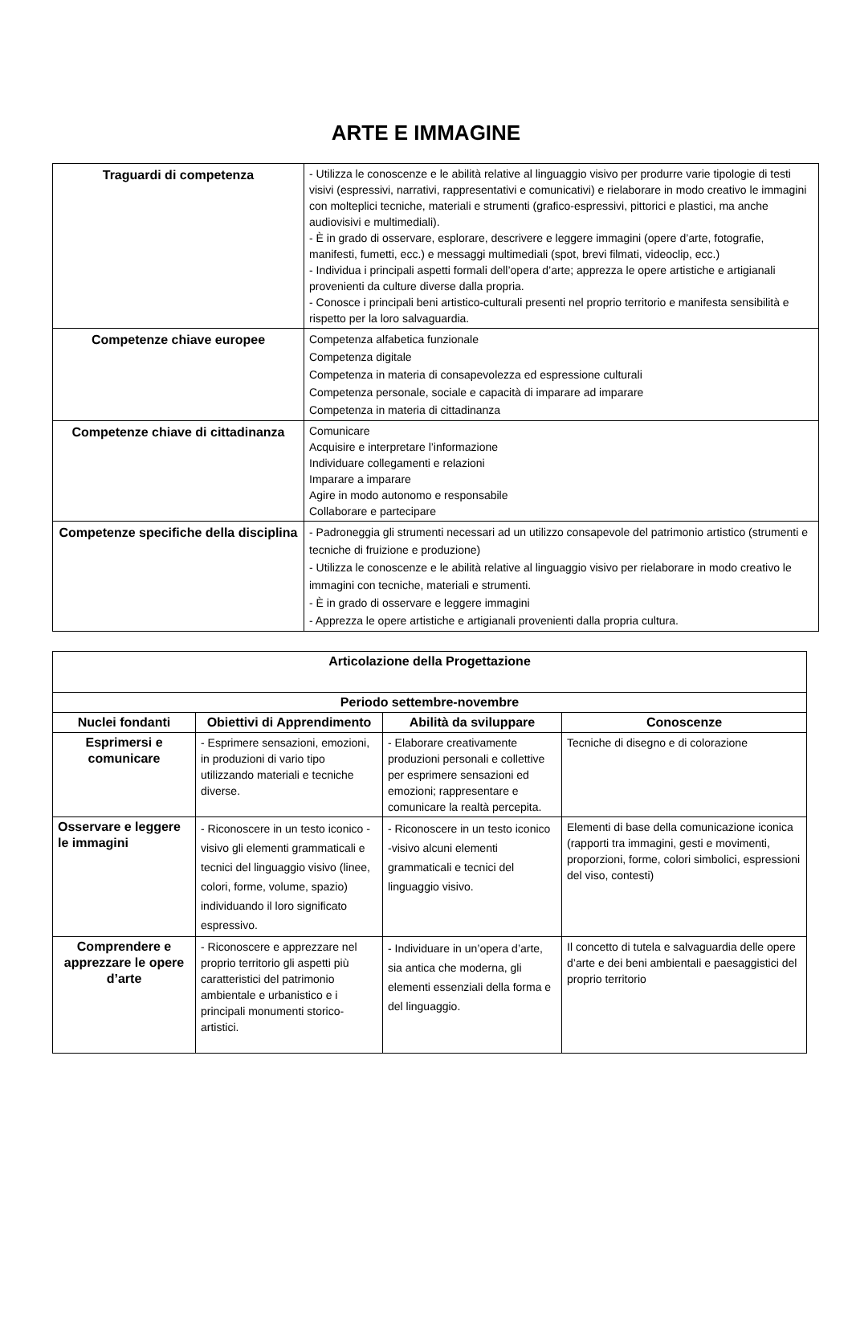ARTE E IMMAGINE
| Traguardi di competenza | - Utilizza le conoscenze e le abilità relative al linguaggio visivo per produrre varie tipologie di testi visivi (espressivi, narrativi, rappresentativi e comunicativi) e rielaborare in modo creativo le immagini con molteplici tecniche, materiali e strumenti (grafico-espressivi, pittorici e plastici, ma anche audiovisivi e multimediali). - È in grado di osservare, esplorare, descrivere e leggere immagini (opere d’arte, fotografie, manifesti, fumetti, ecc.) e messaggi multimediali (spot, brevi filmati, videoclip, ecc.) - Individua i principali aspetti formali dell’opera d’arte; apprezza le opere artistiche e artigianali provenienti da culture diverse dalla propria. - Conosce i principali beni artistico-culturali presenti nel proprio territorio e manifesta sensibilità e rispetto per la loro salvaguardia. |
| Competenze chiave europee | Competenza alfabetica funzionale Competenza digitale Competenza in materia di consapevolezza ed espressione culturali Competenza personale, sociale e capacità di imparare ad imparare Competenza in materia di cittadinanza |
| Competenze chiave di cittadinanza | Comunicare Acquisire e interpretare l’informazione Individuare collegamenti e relazioni Imparare a imparare Agire in modo autonomo e responsabile Collaborare e partecipare |
| Competenze specifiche della disciplina | - Padroneggia gli strumenti necessari ad un utilizzo consapevole del patrimonio artistico (strumenti e tecniche di fruizione e produzione) - Utilizza le conoscenze e le abilità relative al linguaggio visivo per rielaborare in modo creativo le immagini con tecniche, materiali e strumenti. - È in grado di osservare e leggere immagini - Apprezza le opere artistiche e artigianali provenienti dalla propria cultura. |
| Articolazione della Progettazione | | | |
| --- | --- | --- | --- |
| Periodo settembre-novembre | | | |
| Nuclei fondanti | Obiettivi di Apprendimento | Abilità da sviluppare | Conoscenze |
| Esprimersi e comunicare | - Esprimere sensazioni, emozioni, in produzioni di vario tipo utilizzando materiali e tecniche diverse. | - Elaborare creativamente produzioni personali e collettive per esprimere sensazioni ed emozioni; rappresentare e comunicare la realtà percepita. | Tecniche di disegno e di colorazione |
| Osservare e leggere le immagini | - Riconoscere in un testo iconico -visivo gli elementi grammaticali e tecnici del linguaggio visivo (linee, colori, forme, volume, spazio) individuando il loro significato espressivo. | - Riconoscere in un testo iconico -visivo alcuni elementi grammaticali e tecnici del linguaggio visivo. | Elementi di base della comunicazione iconica (rapporti tra immagini, gesti e movimenti, proporzioni, forme, colori simbolici, espressioni del viso, contesti) |
| Comprendere e apprezzare le opere d’arte | - Riconoscere e apprezzare nel proprio territorio gli aspetti più caratteristici del patrimonio ambientale e urbanistico e i principali monumenti storico-artistici. | - Individuare in un’opera d’arte, sia antica che moderna, gli elementi essenziali della forma e del linguaggio. | Il concetto di tutela e salvaguardia delle opere d’arte e dei beni ambientali e paesaggistici del proprio territorio |